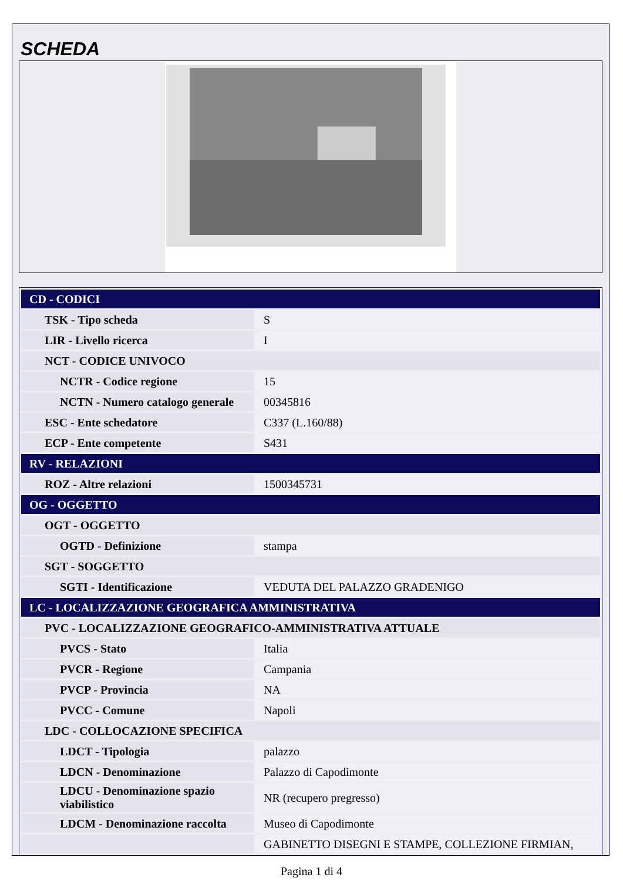SCHEDA
| CD - CODICI | |
| TSK - Tipo scheda | S |
| LIR - Livello ricerca | I |
| NCT - CODICE UNIVOCO | |
| NCTR - Codice regione | 15 |
| NCTN - Numero catalogo generale | 00345816 |
| ESC - Ente schedatore | C337 (L.160/88) |
| ECP - Ente competente | S431 |
| RV - RELAZIONI | |
| ROZ - Altre relazioni | 1500345731 |
| OG - OGGETTO | |
| OGT - OGGETTO | |
| OGTD - Definizione | stampa |
| SGT - SOGGETTO | |
| SGTI - Identificazione | VEDUTA DEL PALAZZO GRADENIGO |
| LC - LOCALIZZAZIONE GEOGRAFICA AMMINISTRATIVA | |
| PVC - LOCALIZZAZIONE GEOGRAFICO-AMMINISTRATIVA ATTUALE | |
| PVCS - Stato | Italia |
| PVCR - Regione | Campania |
| PVCP - Provincia | NA |
| PVCC - Comune | Napoli |
| LDC - COLLOCAZIONE SPECIFICA | |
| LDCT - Tipologia | palazzo |
| LDCN - Denominazione | Palazzo di Capodimonte |
| LDCU - Denominazione spazio viabilistico | NR (recupero pregresso) |
| LDCM - Denominazione raccolta | Museo di Capodimonte |
| | GABINETTO DISEGNI E STAMPE, COLLEZIONE FIRMIAN, |
Pagina 1 di 4